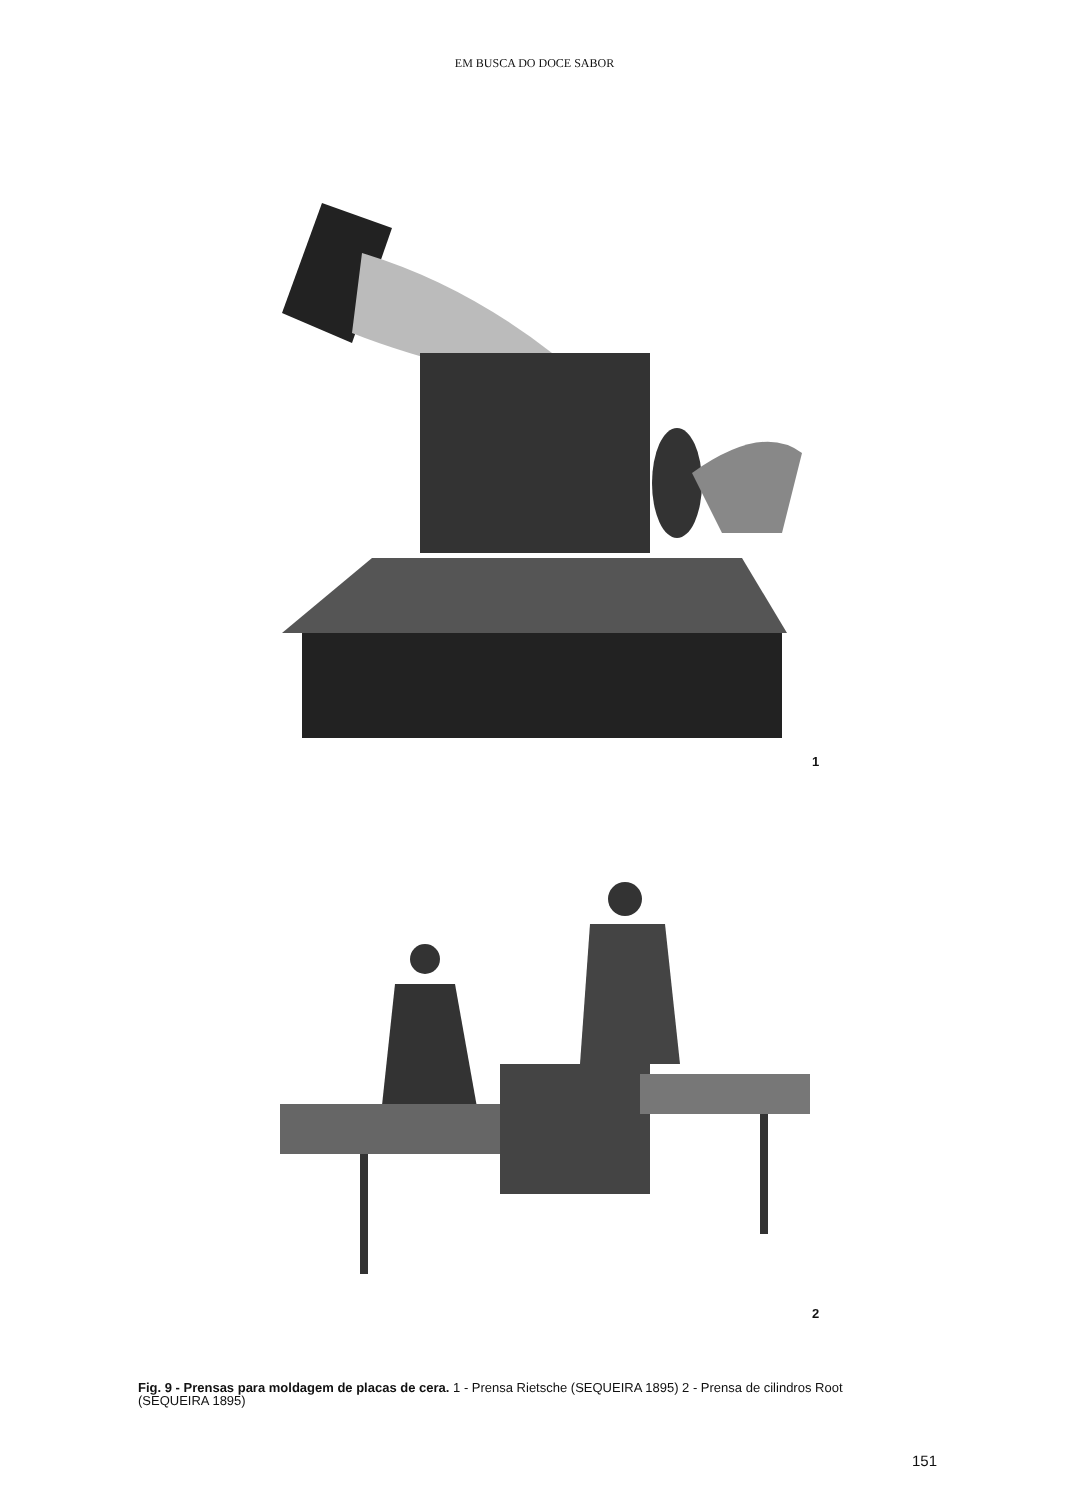EM BUSCA DO DOCE SABOR
1
2
Fig. 9 - Prensas para moldagem de placas de cera. 1 - Prensa Rietsche (SEQUEIRA 1895) 2 - Prensa de cilindros Root (SEQUEIRA 1895)
151